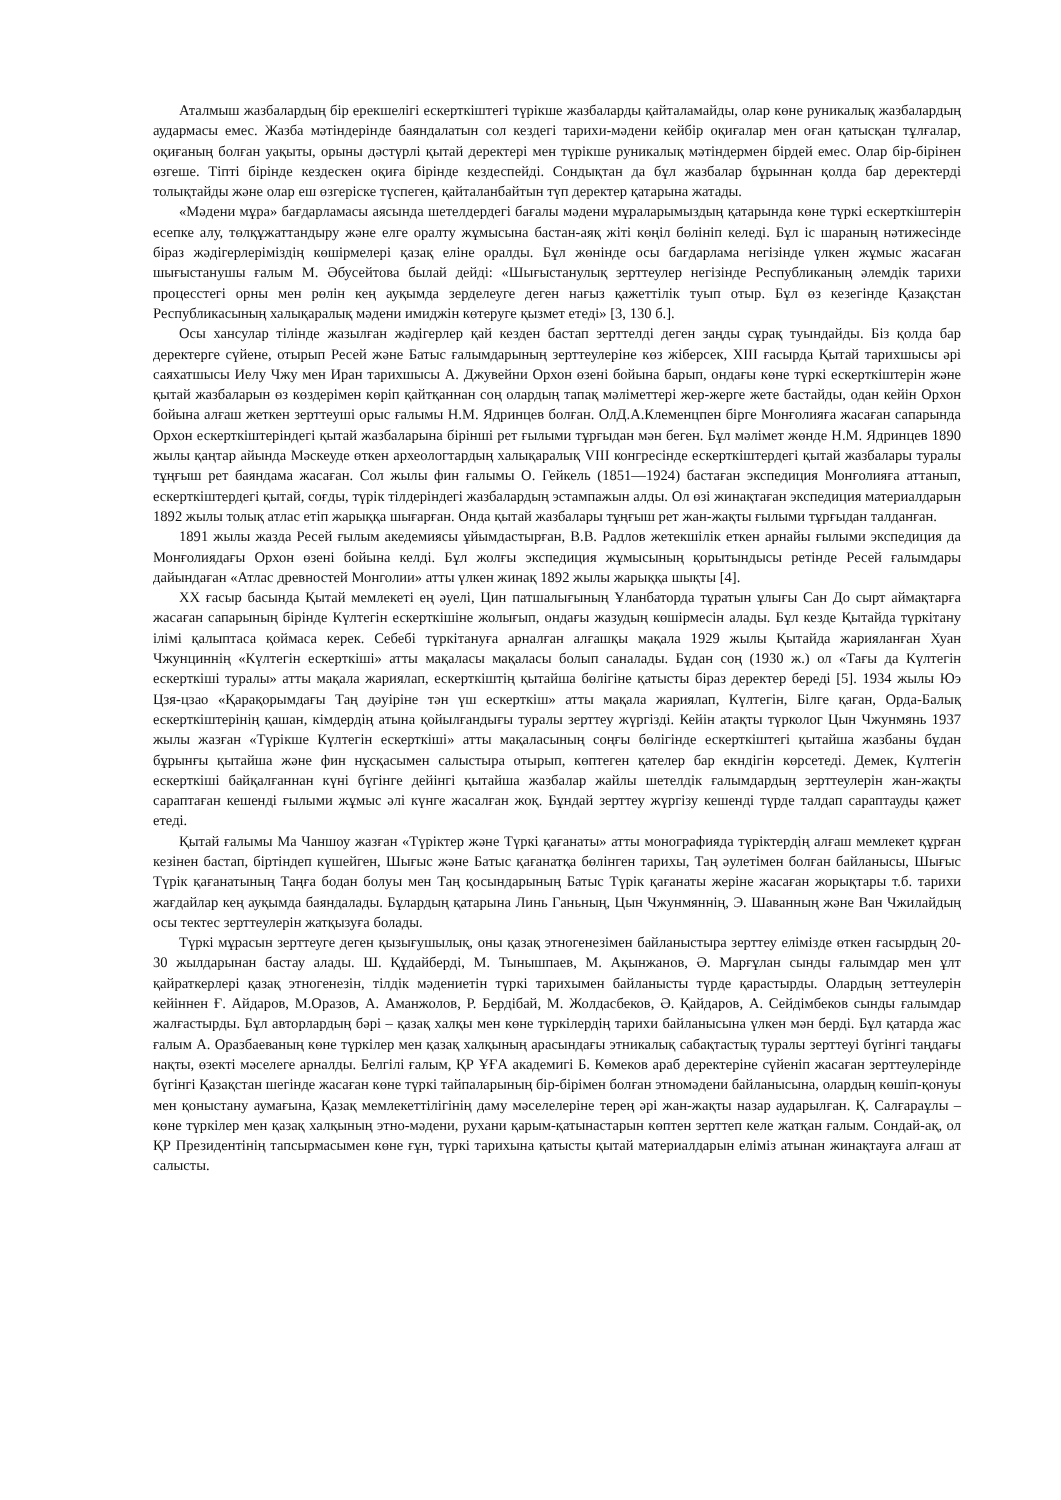Аталмыш жазбалардың бір ерекшелігі ескерткіштегі түрікше жазбаларды қайталамайды, олар көне руникалық жазбалардың аудармасы емес. Жазба мәтіндерінде баяндалатын сол кездегі тарихи-мәдени кейбір оқиғалар мен оған қатысқан тұлғалар, оқиғаның болған уақыты, орыны дәстүрлі қытай деректері мен түрікше руникалық мәтіндермен бірдей емес. Олар бір-бірінен өзгеше. Тіпті бірінде кездескен оқиға бірінде кездеспейді. Сондықтан да бұл жазбалар бұрыннан қолда бар деректерді толықтайды және олар еш өзгеріске түспеген, қайталанбайтын түп деректер қатарына жатады.
«Мәдени мұра» бағдарламасы аясында шетелдердегі бағалы мәдени мұраларымыздың қатарында көне түркі ескерткіштерін есепке алу, төлқұжаттандыру және елге оралту жұмысына бастан-аяқ жіті көңіл бөлініп келеді. Бұл іс шараның нәтижесінде біраз жәдігерлеріміздің көшірмелері қазақ еліне оралды. Бұл жөнінде осы бағдарлама негізінде үлкен жұмыс жасаған шығыстанушы ғалым М. Әбусейтова былай дейді: «Шығыстанулық зерттеулер негізінде Республиканың әлемдік тарихи процесстегі орны мен рөлін кең ауқымда зерделеуге деген нағыз қажеттілік туып отыр. Бұл өз кезегінде Қазақстан Республикасының халықаралық мәдени имиджін көтеруге қызмет етеді» [3, 130 б.].
Осы хансулар тілінде жазылған жәдігерлер қай кезден бастап зерттелді деген заңды сұрақ туындайды. Біз қолда бар деректерге сүйене, отырып Ресей және Батыс ғалымдарының зерттеулеріне көз жіберсек, XIII ғасырда Қытай тарихшысы әрі саяхатшысы Иелу Чжу мен Иран тарихшысы А. Джувейни Орхон өзені бойына барып, ондағы көне түркі ескерткіштерін және қытай жазбаларын өз көздерімен көріп қайтқаннан соң олардың тапақ мәліметтері жер-жерге жете бастайды, одан кейін Орхон бойына алғаш жеткен зерттеуші орыс ғалымы Н.М. Ядринцев болған. ОлД.А.Клеменцпен бірге Монғолияға жасаған сапарында Орхон ескерткіштеріндегі қытай жазбаларына бірінші рет ғылыми тұрғыдан мән беген. Бұл мәлімет жөнде Н.М. Ядринцев 1890 жылы қаңтар айында Мәскеуде өткен археологтардың халықаралық VIII конгресінде ескерткіштердегі қытай жазбалары туралы тұңғыш рет баяндама жасаған. Сол жылы фин ғалымы О. Гейкель (1851—1924) бастаған экспедиция Монғолияға аттанып, ескерткіштердегі қытай, соғды, түрік тілдеріндегі жазбалардың эстампажын алды. Ол өзі жинақтаған экспедиция материалдарын 1892 жылы толық атлас етіп жарыққа шығарған. Онда қытай жазбалары тұңғыш рет жан-жақты ғылыми тұрғыдан талданған.
1891 жылы жазда Ресей ғылым акедемиясы ұйымдастырған, В.В. Радлов жетекшілік еткен арнайы ғылыми экспедиция да Монғолиядағы Орхон өзені бойына келді. Бұл жолғы экспедиция жұмысының қорытындысы ретінде Ресей ғалымдары дайындаған «Атлас древностей Монголии» атты үлкен жинақ 1892 жылы жарыққа шықты [4].
XX ғасыр басында Қытай мемлекеті ең әуелі, Цин патшалығының Ұланбаторда тұратын ұлығы Сан До сырт аймақтарға жасаған сапарының бірінде Күлтегін ескерткішіне жолығып, ондағы жазудың көшірмесін алады. Бұл кезде Қытайда түркітану ілімі қалыптаса қоймаса керек. Себебі түркітануға арналған алғашқы мақала 1929 жылы Қытайда жарияланған Хуан Чжунциннің «Күлтегін ескерткіші» атты мақаласы мақаласы болып саналады. Бұдан соң (1930 ж.) ол «Тағы да Күлтегін ескерткіші туралы» атты мақала жариялап, ескерткіштің қытайша бөлігіне қатысты біраз деректер береді [5]. 1934 жылы Юэ Цзя-цзао «Қарақорымдағы Таң дәуіріне тән үш ескерткіш» атты мақала жариялап, Күлтегін, Білге қаған, Орда-Балық ескерткіштерінің қашан, кімдердің атына қойылғандығы туралы зерттеу жүргізді. Кейін атақты түрколог Цын Чжунмянь 1937 жылы жазған «Түрікше Күлтегін ескерткіші» атты мақаласының соңғы бөлігінде ескерткіштегі қытайша жазбаны бұдан бұрынғы қытайша және фин нұсқасымен салыстыра отырып, көптеген қателер бар екндігін көрсетеді. Демек, Күлтегін ескерткіші байқалғаннан күні бүгінге дейінгі қытайша жазбалар жайлы шетелдік ғалымдардың зерттеулерін жан-жақты сараптаған кешенді ғылыми жұмыс әлі күнге жасалған жоқ. Бұндай зерттеу жүргізу кешенді түрде талдап сараптауды қажет етеді.
Қытай ғалымы Ма Чаншоу жазған «Түріктер және Түркі қағанаты» атты монографияда түріктердің алғаш мемлекет құрған кезінен бастап, біртіндеп күшейген, Шығыс және Батыс қағанатқа бөлінген тарихы, Таң әулетімен болған байланысы, Шығыс Түрік қағанатының Таңға бодан болуы мен Таң қосындарының Батыс Түрік қағанаты жеріне жасаған жорықтары т.б. тарихи жағдайлар кең ауқымда баяндалады. Бұлардың қатарына Линь Ганьның, Цын Чжунмяннің, Э. Шаванның және Ван Чжилайдың осы тектес зерттеулерін жатқызуға болады.
Түркі мұрасын зерттеуге деген қызығушылық, оны қазақ этногенезімен байланыстыра зерттеу елімізде өткен ғасырдың 20-30 жылдарынан бастау алады. Ш. Құдайберді, М. Тынышпаев, М. Ақынжанов, Ә. Марғұлан сынды ғалымдар мен ұлт қайраткерлері қазақ этногенезін, тілдік мәдениетін түркі тарихымен байланысты түрде қарастырды. Олардың зеттеулерін кейіннен Ғ. Айдаров, М.Оразов, А. Аманжолов, Р. Бердібай, М. Жолдасбеков, Ә. Қайдаров, А. Сейдімбеков сынды ғалымдар жалғастырды. Бұл авторлардың бәрі – қазақ халқы мен көне түркілердің тарихи байланысына үлкен мән берді. Бұл қатарда жас ғалым А. Оразбаеваның көне түркілер мен қазақ халқының арасындағы этникалық сабақтастық туралы зерттеуі бүгінгі таңдағы нақты, өзекті мәселеге арналды. Белгілі ғалым, ҚР ҰҒА академигі Б. Көмеков араб деректеріне сүйеніп жасаған зерттеулерінде бүгінгі Қазақстан шегінде жасаған көне түркі тайпаларының бір-бірімен болған этномәдени байланысына, олардың көшіп-қонуы мен қоныстану аумағына, Қазақ мемлекеттілігінің даму мәселелеріне терең әрі жан-жақты назар аударылған. Қ. Салғараұлы – көне түркілер мен қазақ халқының этно-мәдени, рухани қарым-қатынастарын көптен зерттеп келе жатқан ғалым. Сондай-ақ, ол ҚР Президентінің тапсырмасымен көне ғұн, түркі тарихына қатысты қытай материалдарын еліміз атынан жинақтауға алғаш ат салысты.